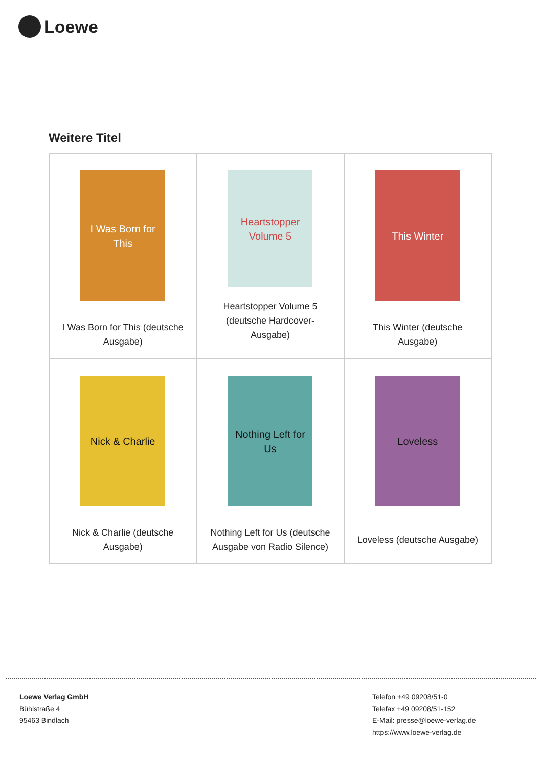Loewe
Weitere Titel
| I Was Born for This I Was Born for This (deutsche Ausgabe) | Heartstopper Volume 5 Heartstopper Volume 5 (deutsche Hardcover-Ausgabe) | This Winter This Winter (deutsche Ausgabe) |
| Nick & Charlie Nick & Charlie (deutsche Ausgabe) | Nothing Left for Us Nothing Left for Us (deutsche Ausgabe von Radio Silence) | Loveless Loveless (deutsche Ausgabe) |
Loewe Verlag GmbH
Bühlstraße 4
95463 Bindlach
Telefon +49 09208/51-0
Telefax +49 09208/51-152
E-Mail: presse@loewe-verlag.de
https://www.loewe-verlag.de